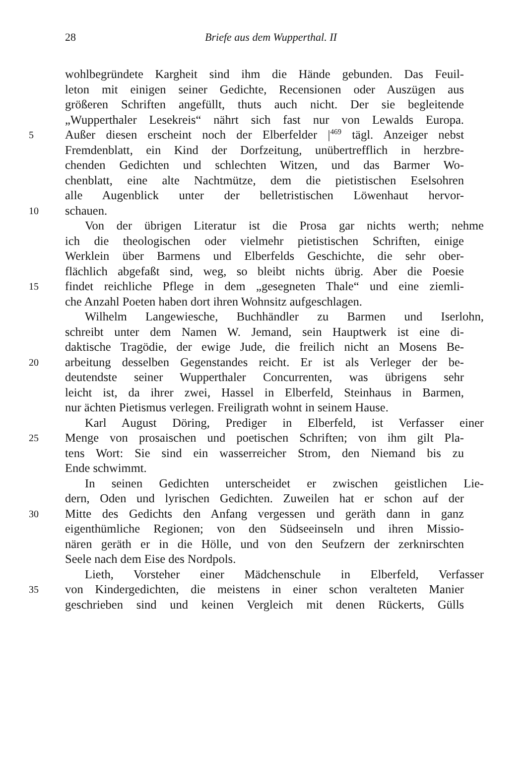28
Briefe aus dem Wupperthal. II
wohlbegründete Kargheit sind ihm die Hände gebunden. Das Feuil-
leton mit einigen seiner Gedichte, Recensionen oder Auszügen aus
größeren Schriften angefüllt, thuts auch nicht. Der sie begleitende
„Wupperthaler Lesekreis“ nährt sich fast nur von Lewalds Europa.
5 Außer diesen erscheint noch der Elberfelder |<sup>469</sup> tägl. Anzeiger nebst
Fremdenblatt, ein Kind der Dorfzeitung, unübertrefflich in herzbre-
chenden Gedichten und schlechten Witzen, und das Barmer Wo-
chenblatt, eine alte Nachtmütze, dem die pietistischen Eselsohren
alle Augenblick unter der belletristischen Löwenhaut hervor-
10 schauen.
Von der übrigen Literatur ist die Prosa gar nichts werth; nehme
ich die theologischen oder vielmehr pietistischen Schriften, einige
Werklein über Barmens und Elberfelds Geschichte, die sehr ober-
flächlich abgefaßt sind, weg, so bleibt nichts übrig. Aber die Poesie
15 findet reichliche Pflege in dem „gesegneten Thale“ und eine ziemli-
che Anzahl Poeten haben dort ihren Wohnsitz aufgeschlagen.
Wilhelm Langewiesche, Buchhändler zu Barmen und Iserlohn,
schreibt unter dem Namen W. Jemand, sein Hauptwerk ist eine di-
daktische Tragödie, der ewige Jude, die freilich nicht an Mosens Be-
20 arbeitung desselben Gegenstandes reicht. Er ist als Verleger der be-
deutendste seiner Wupperthaler Concurrenten, was übrigens sehr
leicht ist, da ihrer zwei, Hassel in Elberfeld, Steinhaus in Barmen,
nur ächten Pietismus verlegen. Freiligrath wohnt in seinem Hause.
Karl August Döring, Prediger in Elberfeld, ist Verfasser einer
25 Menge von prosaischen und poetischen Schriften; von ihm gilt Pla-
tens Wort: Sie sind ein wasserreicher Strom, den Niemand bis zu
Ende schwimmt.
In seinen Gedichten unterscheidet er zwischen geistlichen Lie-
dern, Oden und lyrischen Gedichten. Zuweilen hat er schon auf der
30 Mitte des Gedichts den Anfang vergessen und geräth dann in ganz
eigenthümliche Regionen; von den Südseeinseln und ihren Missio-
nären geräth er in die Hölle, und von den Seufzern der zerknirschten
Seele nach dem Eise des Nordpols.
Lieth, Vorsteher einer Mädchenschule in Elberfeld, Verfasser
35 von Kindergedichten, die meistens in einer schon veralteten Manier
geschrieben sind und keinen Vergleich mit denen Rückerts, Gülls